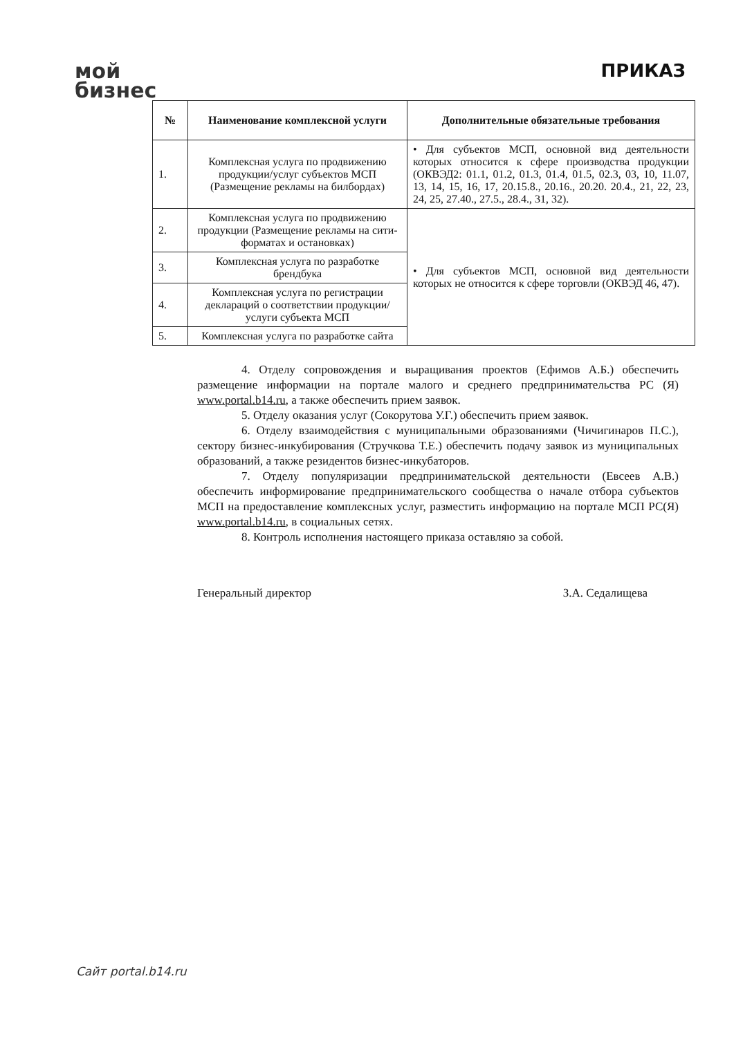мой
бизнес
ПРИКАЗ
| № | Наименование комплексной услуги | Дополнительные обязательные требования |
| --- | --- | --- |
| 1. | Комплексная услуга по продвижению продукции/услуг субъектов МСП (Размещение рекламы на билбордах) | • Для субъектов МСП, основной вид деятельности которых относится к сфере производства продукции (ОКВЭД2: 01.1, 01.2, 01.3, 01.4, 01.5, 02.3, 03, 10, 11.07, 13, 14, 15, 16, 17, 20.15.8., 20.16., 20.20. 20.4., 21, 22, 23, 24, 25, 27.40., 27.5., 28.4., 31, 32). |
| 2. | Комплексная услуга по продвижению продукции (Размещение рекламы на сити-форматах и остановках) | • Для субъектов МСП, основной вид деятельности которых не относится к сфере торговли (ОКВЭД 46, 47). |
| 3. | Комплексная услуга по разработке брендбука | |
| 4. | Комплексная услуга по регистрации деклараций о соответствии продукции/услуги субъекта МСП | |
| 5. | Комплексная услуга по разработке сайта | |
4. Отделу сопровождения и выращивания проектов (Ефимов А.Б.) обеспечить размещение информации на портале малого и среднего предпринимательства РС (Я) www.portal.b14.ru, а также обеспечить прием заявок.
5. Отделу оказания услуг (Сокорутова У.Г.) обеспечить прием заявок.
6. Отделу взаимодействия с муниципальными образованиями (Чичигинаров П.С.), сектору бизнес-инкубирования (Стручкова Т.Е.) обеспечить подачу заявок из муниципальных образований, а также резидентов бизнес-инкубаторов.
7. Отделу популяризации предпринимательской деятельности (Евсеев А.В.) обеспечить информирование предпринимательского сообщества о начале отбора субъектов МСП на предоставление комплексных услуг, разместить информацию на портале МСП РС(Я) www.portal.b14.ru, в социальных сетях.
8. Контроль исполнения настоящего приказа оставляю за собой.
Генеральный директор З.А. Седалищева
Сайт portal.b14.ru